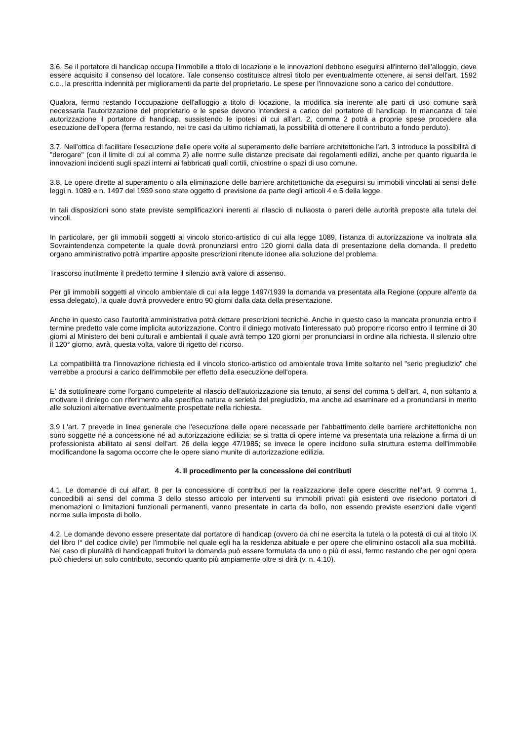3.6. Se il portatore di handicap occupa l'immobile a titolo di locazione e le innovazioni debbono eseguirsi all'interno dell'alloggio, deve essere acquisito il consenso del locatore. Tale consenso costituisce altresì titolo per eventualmente ottenere, ai sensi dell'art. 1592 c.c., la prescritta indennità per miglioramenti da parte del proprietario. Le spese per l'innovazione sono a carico del conduttore.
Qualora, fermo restando l'occupazione dell'alloggio a titolo di locazione, la modifica sia inerente alle parti di uso comune sarà necessaria l'autorizzazione del proprietario e le spese devono intendersi a carico del portatore di handicap. In mancanza di tale autorizzazione il portatore di handicap, sussistendo le ipotesi di cui all'art. 2, comma 2 potrà a proprie spese procedere alla esecuzione dell'opera (ferma restando, nei tre casi da ultimo richiamati, la possibilità di ottenere il contributo a fondo perduto).
3.7. Nell'ottica di facilitare l'esecuzione delle opere volte al superamento delle barriere architettoniche l'art. 3 introduce la possibilità di "derogare" (con il limite di cui al comma 2) alle norme sulle distanze precisate dai regolamenti edilizi, anche per quanto riguarda le innovazioni incidenti sugli spazi interni ai fabbricati quali cortili, chiostrine o spazi di uso comune.
3.8. Le opere dirette al superamento o alla eliminazione delle barriere architettoniche da eseguirsi su immobili vincolati ai sensi delle leggi n. 1089 e n. 1497 del 1939 sono state oggetto di previsione da parte degli articoli 4 e 5 della legge.
In tali disposizioni sono state previste semplificazioni inerenti al rilascio di nullaosta o pareri delle autorità preposte alla tutela dei vincoli.
In particolare, per gli immobili soggetti al vincolo storico-artistico di cui alla legge 1089, l'istanza di autorizzazione va inoltrata alla Sovraintendenza competente la quale dovrà pronunziarsi entro 120 giorni dalla data di presentazione della domanda. Il predetto organo amministrativo potrà impartire apposite prescrizioni ritenute idonee alla soluzione del problema.
Trascorso inutilmente il predetto termine il silenzio avrà valore di assenso.
Per gli immobili soggetti al vincolo ambientale di cui alla legge 1497/1939 la domanda va presentata alla Regione (oppure all'ente da essa delegato), la quale dovrà provvedere entro 90 giorni dalla data della presentazione.
Anche in questo caso l'autorità amministrativa potrà dettare prescrizioni tecniche. Anche in questo caso la mancata pronunzia entro il termine predetto vale come implicita autorizzazione. Contro il diniego motivato l'interessato può proporre ricorso entro il termine di 30 giorni al Ministero dei beni culturali e ambientali il quale avrà tempo 120 giorni per pronunciarsi in ordine alla richiesta. Il silenzio oltre il 120° giorno, avrà, questa volta, valore di rigetto del ricorso.
La compatibilità tra l'innovazione richiesta ed il vincolo storico-artistico od ambientale trova limite soltanto nel "serio pregiudizio" che verrebbe a prodursi a carico dell'immobile per effetto della esecuzione dell'opera.
E' da sottolineare come l'organo competente al rilascio dell'autorizzazione sia tenuto, ai sensi del comma 5 dell'art. 4, non soltanto a motivare il diniego con riferimento alla specifica natura e serietà del pregiudizio, ma anche ad esaminare ed a pronunciarsi in merito alle soluzioni alternative eventualmente prospettate nella richiesta.
3.9 L'art. 7 prevede in linea generale che l'esecuzione delle opere necessarie per l'abbattimento delle barriere architettoniche non sono soggette né a concessione né ad autorizzazione edilizia; se si tratta di opere interne va presentata una relazione a firma di un professionista abilitato ai sensi dell'art. 26 della legge 47/1985; se invece le opere incidono sulla struttura esterna dell'immobile modificandone la sagoma occorre che le opere siano munite di autorizzazione edilizia.
4. Il procedimento per la concessione dei contributi
4.1. Le domande di cui all'art. 8 per la concessione di contributi per la realizzazione delle opere descritte nell'art. 9 comma 1, concedibili ai sensi del comma 3 dello stesso articolo per interventi su immobili privati già esistenti ove risiedono portatori di menomazioni o limitazioni funzionali permanenti, vanno presentate in carta da bollo, non essendo previste esenzioni dalle vigenti norme sulla imposta di bollo.
4.2. Le domande devono essere presentate dal portatore di handicap (ovvero da chi ne esercita la tutela o la potestà di cui al titolo IX del libro I° del codice civile) per l'immobile nel quale egli ha la residenza abituale e per opere che eliminino ostacoli alla sua mobilità. Nel caso di pluralità di handicappati fruitori la domanda può essere formulata da uno o più di essi, fermo restando che per ogni opera può chiedersi un solo contributo, secondo quanto più ampiamente oltre si dirà (v. n. 4.10).